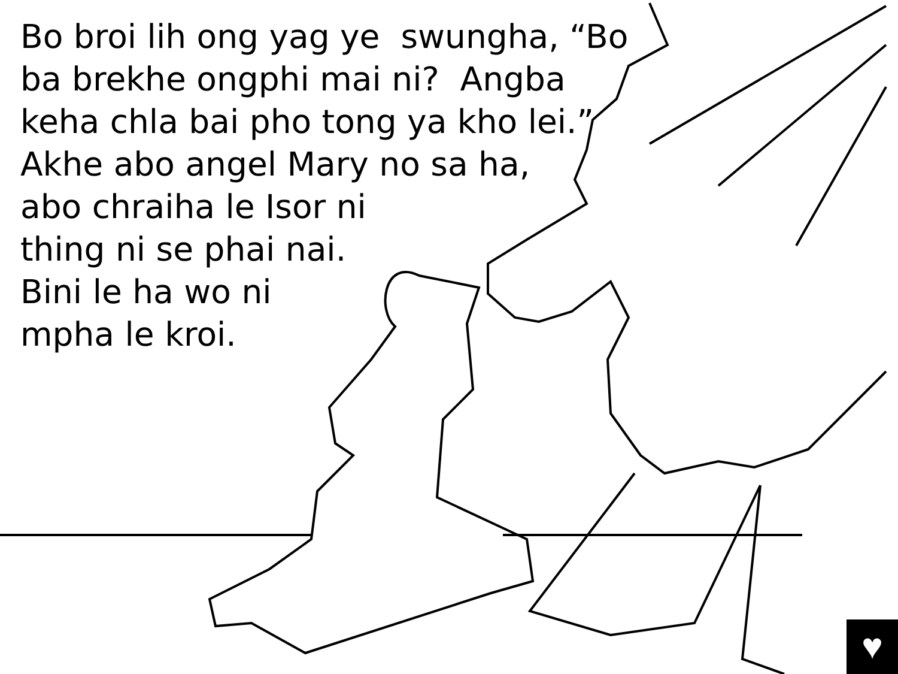Bo broi lih ong yag ye swungha, “Bo
ba brekhe ongphi mai ni? Angba
keha chla bai pho tong ya kho lei.”
Akhe abo angel Mary no sa ha,
abo chraiha le Isor ni
thing ni se phai nai.
Bini le ha wo ni
mpha le kroi.
♥